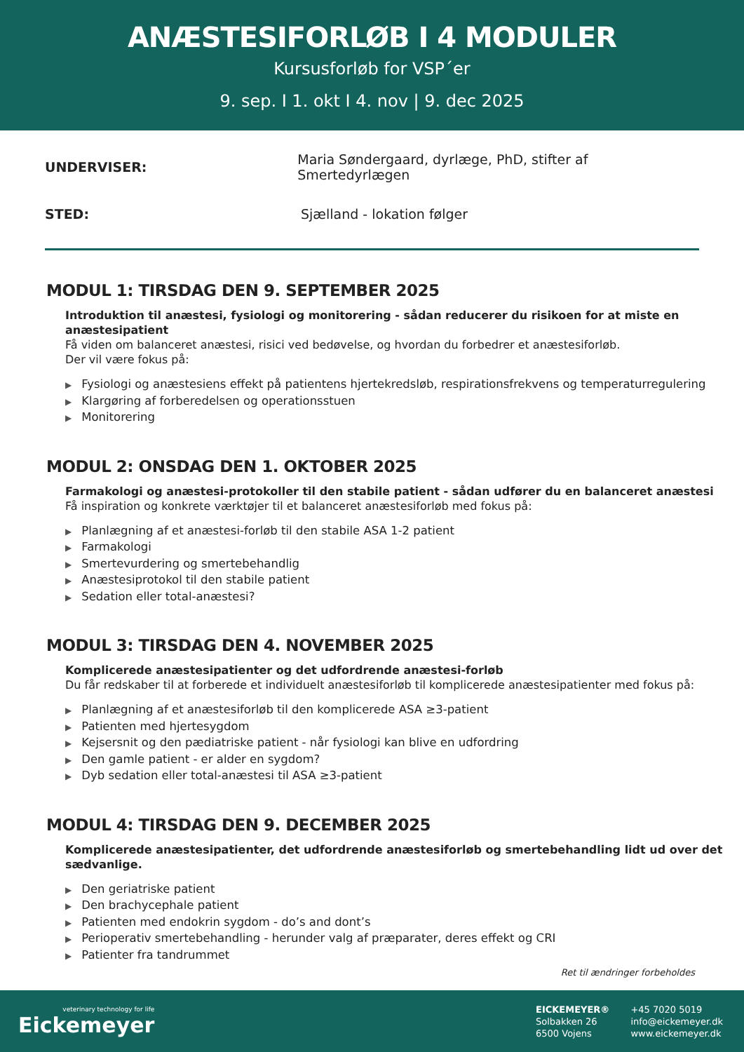ANÆSTESIFORLØB I 4 MODULER
Kursusforløb for VSP´er
9. sep. I 1. okt I 4. nov | 9. dec 2025
UNDERVISER: Maria Søndergaard, dyrlæge, PhD, stifter af Smertedyrlægen
STED: Sjælland - lokation følger
MODUL 1: TIRSDAG DEN 9. SEPTEMBER 2025
Introduktion til anæstesi, fysiologi og monitorering - sådan reducerer du risikoen for at miste en anæstesipatient
Få viden om balanceret anæstesi, risici ved bedøvelse, og hvordan du forbedrer et anæstesiforløb.
Der vil være fokus på:
▶ Fysiologi og anæstesiens effekt på patientens hjertekredsløb, respirationsfrekvens og temperaturregulering
▶ Klargøring af forberedelsen og operationsstuen
▶ Monitorering
MODUL 2: ONSDAG DEN 1. OKTOBER 2025
Farmakologi og anæstesi-protokoller til den stabile patient - sådan udfører du en balanceret anæstesi
Få inspiration og konkrete værktøjer til et balanceret anæstesiforløb med fokus på:
▶ Planlægning af et anæstesi-forløb til den stabile ASA 1-2 patient
▶ Farmakologi
▶ Smertevurdering og smertebehandlig
▶ Anæstesiprotokol til den stabile patient
▶ Sedation eller total-anæstesi?
MODUL 3: TIRSDAG DEN 4. NOVEMBER 2025
Komplicerede anæstesipatienter og det udfordrende anæstesi-forløb
Du får redskaber til at forberede et individuelt anæstesiforløb til komplicerede anæstesipatienter med fokus på:
▶ Planlægning af et anæstesiforløb til den komplicerede ASA ≥3-patient
▶ Patienten med hjertesygdom
▶ Kejsersnit og den pædiatriske patient - når fysiologi kan blive en udfordring
▶ Den gamle patient - er alder en sygdom?
▶ Dyb sedation eller total-anæstesi til ASA ≥3-patient
MODUL 4: TIRSDAG DEN 9. DECEMBER 2025
Komplicerede anæstesipatienter, det udfordrende anæstesiforløb og smertebehandling lidt ud over det sædvanlige.
▶ Den geriatriske patient
▶ Den brachycephale patient
▶ Patienten med endokrin sygdom - do’s and dont’s
▶ Perioperativ smertebehandling - herunder valg af præparater, deres effekt og CRI
▶ Patienter fra tandrummet
Ret til ændringer forbeholdes
veterinary technology for life
Eickemeyer
EICKEMEYER®
Solbakken 26
6500 Vojens
+45 7020 5019
info@eickemeyer.dk
www.eickemeyer.dk